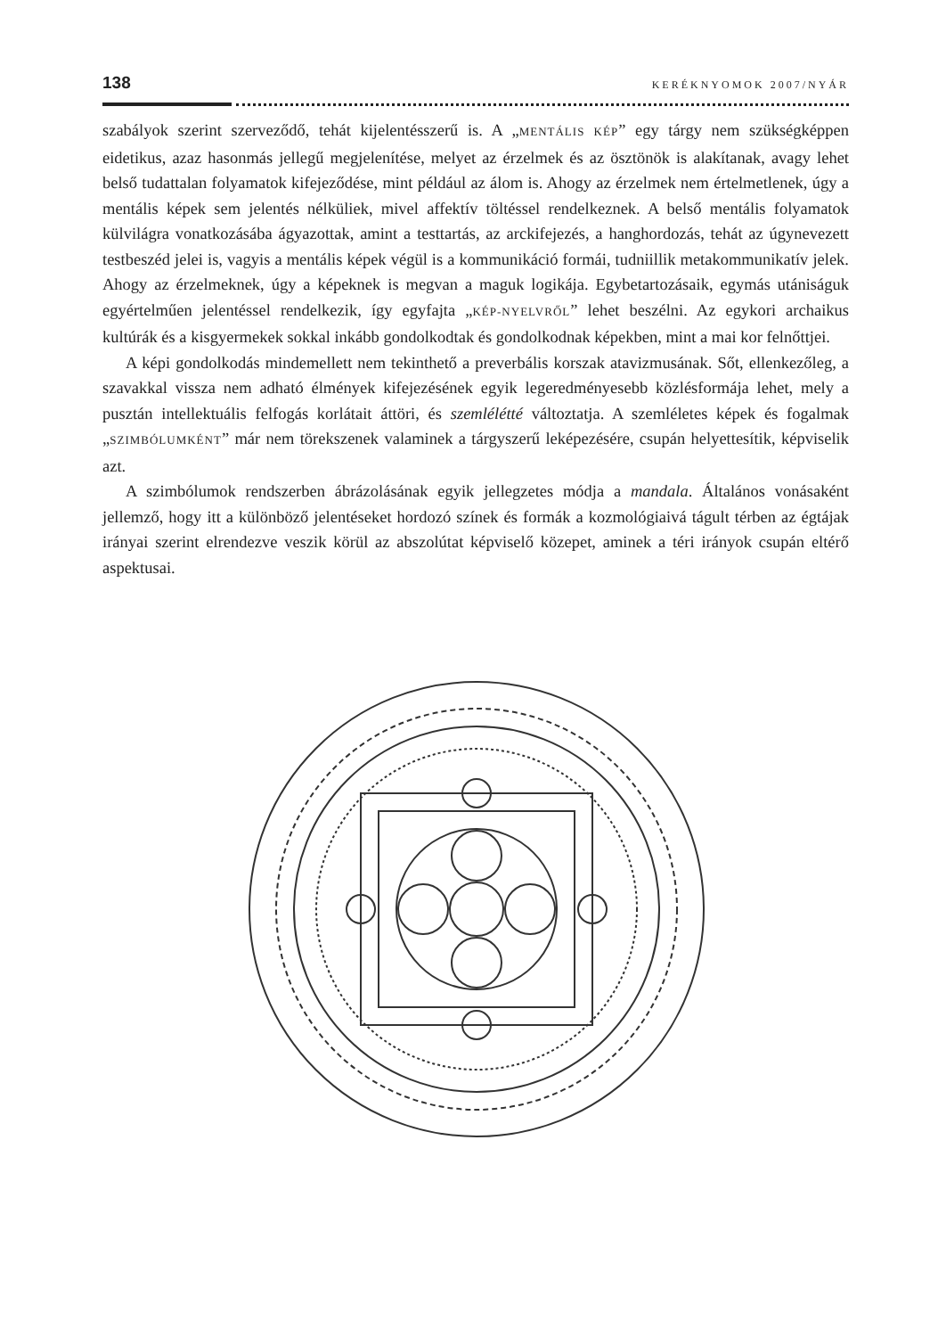138 KERÉKNYOMOK 2007/NYÁR
szabályok szerint szerveződő, tehát kijelentésszerű is. A „MENTÁLIS KÉP” egy tárgy nem szükségképpen eidetikus, azaz hasonmás jellegű megjelenítése, melyet az érzelmek és az ösztönök is alakítanak, avagy lehet belső tudattalan folyamatok kifejeződése, mint például az álom is. Ahogy az érzelmek nem értelmetlenek, úgy a mentális képek sem jelentés nélküliek, mivel affektív töltéssel rendelkeznek. A belső mentális folyamatok külvilágra vonatkozásába ágyazottak, amint a testtartás, az arckifejezés, a hanghordozás, tehát az úgynevezett testbeszéd jelei is, vagyis a mentális képek végül is a kommunikáció formái, tudniillik metakommunikatív jelek. Ahogy az érzelmeknek, úgy a képeknek is megvan a maguk logikája. Egybetartozásaik, egymás utániságuk egyértelműen jelentéssel rendelkezik, így egyfajta „KÉP-NYELVRŐL” lehet beszélni. Az egykori archaikus kultúrák és a kisgyermekek sokkal inkább gondolkodtak és gondolkodnak képekben, mint a mai kor felnőttjei.
A képi gondolkodás mindemellett nem tekinthető a preverbális korszak atavizmusának. Sőt, ellenkezőleg, a szavakkal vissza nem adható élmények kifejezésének egyik legeredményesebb közlésformája lehet, mely a pusztán intellektuális felfogás korlátait áttöri, és szemlélétté változtatja. A szemléletes képek és fogalmak „SZIMBÓLUMKÉNT” már nem törekszenek valaminek a tárgyszerű leképezésére, csupán helyettesítik, képviselik azt.
A szimbólumok rendszerben ábrázolásának egyik jellegzetes módja a mandala. Általános vonásaként jellemző, hogy itt a különböző jelentéseket hordozó színek és formák a kozmológiaivá tágult térben az égtájak irányai szerint elrendezve veszik körül az abszolútat képviselő közepet, aminek a téri irányok csupán eltérő aspektusai.